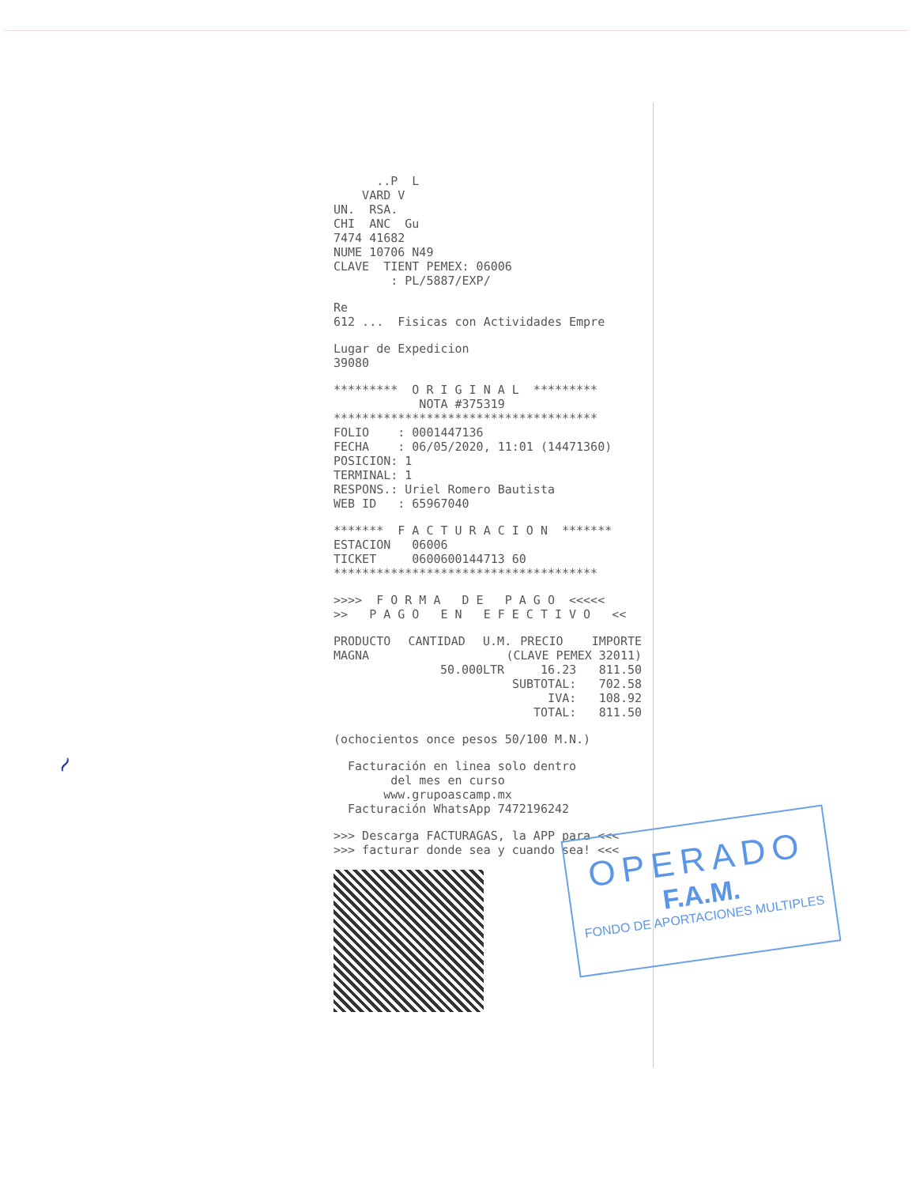..P L VARD V UN. RSA. CHI ANC Gu 7474 41682 NUME 10706 N49 CLAVE TIENT PEMEX: 06006 : PL/5887/EXP/
Re 612 ... Fisicas con Actividades Empre
Lugar de Expedicion 39080
********* O R I G I N A L ********* NOTA #375319 ************************************* FOLIO : 0001447136 FECHA : 06/05/2020, 11:01 (14471360) POSICION: 1 TERMINAL: 1 RESPONS.: Uriel Romero Bautista WEB ID : 65967040
******* F A C T U R A C I O N ******* ESTACION 06006 TICKET 0600600144713 60 *************************************
>>>> F O R M A D E P A G O <<<<< >> P A G O E N E F E C T I V O <<
| PRODUCTO | CANTIDAD | U.M. | PRECIO | IMPORTE |
| --- | --- | --- | --- | --- |
| MAGNA | (CLAVE PEMEX 32011) | | | |
| | 50.000 | LTR | 16.23 | 811.50 |
| SUBTOTAL: | | | | 702.58 |
| IVA: | | | | 108.92 |
| TOTAL: | | | | 811.50 |
(ochocientos once pesos 50/100 M.N.)
Facturación en linea solo dentro del mes en curso www.grupoascamp.mx Facturación WhatsApp 7472196242
>>> Descarga FACTURAGAS, la APP para <<< >>> facturar donde sea y cuando sea! <<<
OPERADO
F.A.M.
FONDO DE APORTACIONES MULTIPLES
~